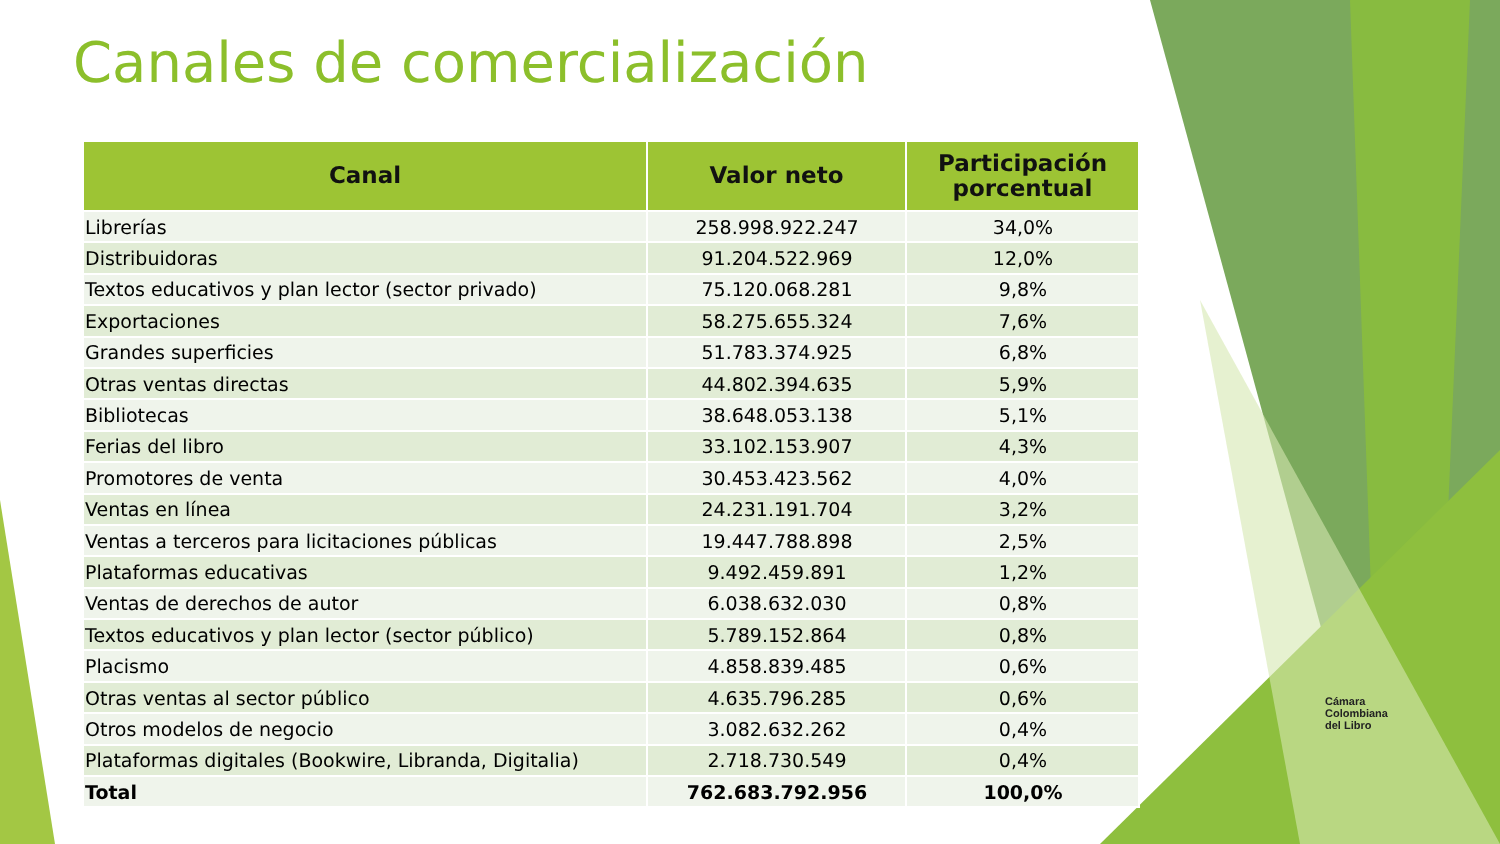Canales de comercialización
| Canal | Valor neto | Participación porcentual |
| --- | --- | --- |
| Librerías | 258.998.922.247 | 34,0% |
| Distribuidoras | 91.204.522.969 | 12,0% |
| Textos educativos y plan lector (sector privado) | 75.120.068.281 | 9,8% |
| Exportaciones | 58.275.655.324 | 7,6% |
| Grandes superficies | 51.783.374.925 | 6,8% |
| Otras ventas directas | 44.802.394.635 | 5,9% |
| Bibliotecas | 38.648.053.138 | 5,1% |
| Ferias del libro | 33.102.153.907 | 4,3% |
| Promotores de venta | 30.453.423.562 | 4,0% |
| Ventas en línea | 24.231.191.704 | 3,2% |
| Ventas a terceros para licitaciones públicas | 19.447.788.898 | 2,5% |
| Plataformas educativas | 9.492.459.891 | 1,2% |
| Ventas de derechos de autor | 6.038.632.030 | 0,8% |
| Textos educativos y plan lector (sector público) | 5.789.152.864 | 0,8% |
| Placismo | 4.858.839.485 | 0,6% |
| Otras ventas al sector público | 4.635.796.285 | 0,6% |
| Otros modelos de negocio | 3.082.632.262 | 0,4% |
| Plataformas digitales (Bookwire, Libranda, Digitalia) | 2.718.730.549 | 0,4% |
| Total | 762.683.792.956 | 100,0% |
Cámara
Colombiana
del Libro